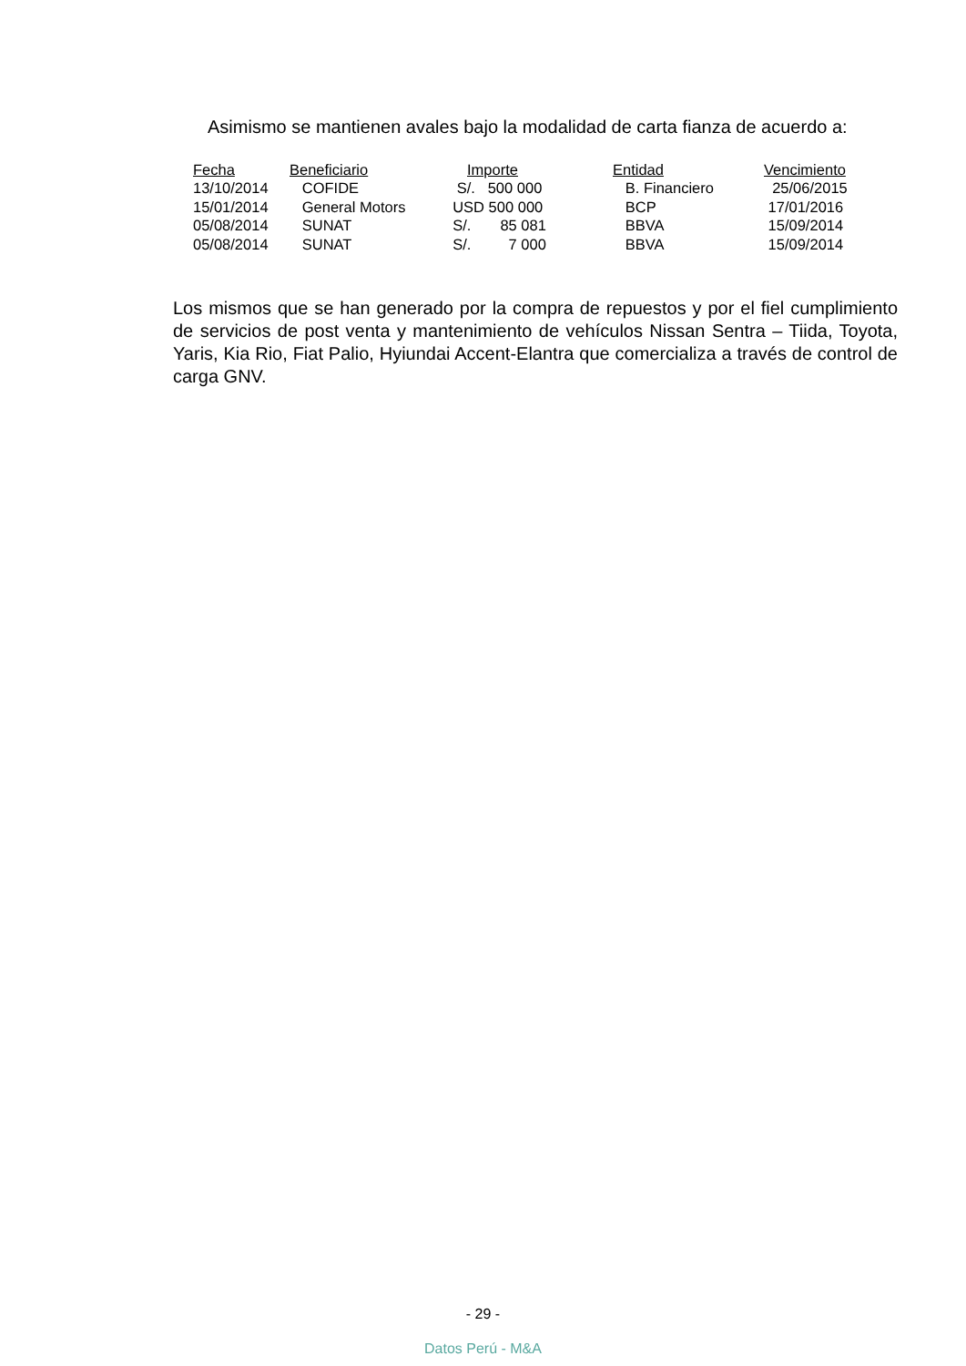Asimismo se mantienen avales bajo la modalidad de carta fianza de acuerdo a:
| Fecha | Beneficiario | Importe | Entidad | Vencimiento |
| --- | --- | --- | --- | --- |
| 13/10/2014 | COFIDE | S/. 500 000 | B. Financiero | 25/06/2015 |
| 15/01/2014 | General Motors | USD 500 000 | BCP | 17/01/2016 |
| 05/08/2014 | SUNAT | S/. 85 081 | BBVA | 15/09/2014 |
| 05/08/2014 | SUNAT | S/. 7 000 | BBVA | 15/09/2014 |
Los mismos que se han generado por la compra de repuestos y por el fiel cumplimiento de servicios de post venta y mantenimiento de vehículos Nissan Sentra – Tiida, Toyota, Yaris, Kia Rio, Fiat Palio, Hyiundai Accent-Elantra que comercializa a través de control de carga GNV.
- 29 -
Datos Perú - M&A